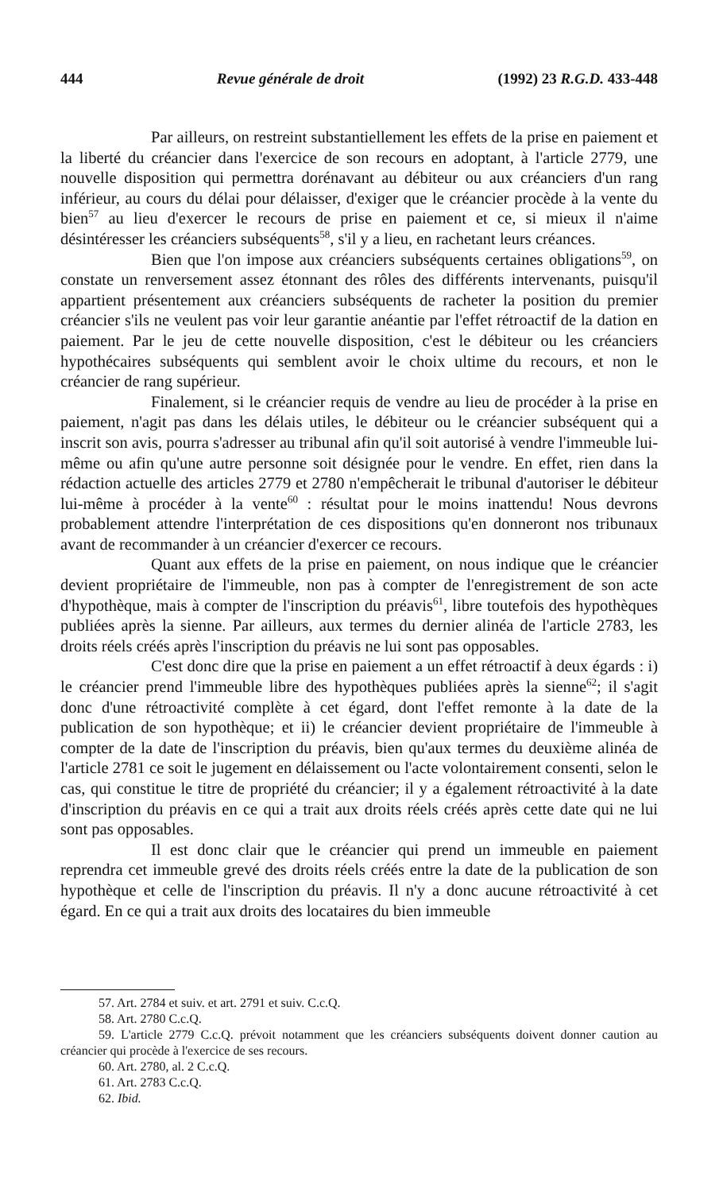444 Revue générale de droit (1992) 23 R.G.D. 433-448
Par ailleurs, on restreint substantiellement les effets de la prise en paiement et la liberté du créancier dans l'exercice de son recours en adoptant, à l'article 2779, une nouvelle disposition qui permettra dorénavant au débiteur ou aux créanciers d'un rang inférieur, au cours du délai pour délaisser, d'exiger que le créancier procède à la vente du bien<sup>57</sup> au lieu d'exercer le recours de prise en paiement et ce, si mieux il n'aime désintéresser les créanciers subséquents<sup>58</sup>, s'il y a lieu, en rachetant leurs créances.
Bien que l'on impose aux créanciers subséquents certaines obligations<sup>59</sup>, on constate un renversement assez étonnant des rôles des différents intervenants, puisqu'il appartient présentement aux créanciers subséquents de racheter la position du premier créancier s'ils ne veulent pas voir leur garantie anéantie par l'effet rétroactif de la dation en paiement. Par le jeu de cette nouvelle disposition, c'est le débiteur ou les créanciers hypothécaires subséquents qui semblent avoir le choix ultime du recours, et non le créancier de rang supérieur.
Finalement, si le créancier requis de vendre au lieu de procéder à la prise en paiement, n'agit pas dans les délais utiles, le débiteur ou le créancier subséquent qui a inscrit son avis, pourra s'adresser au tribunal afin qu'il soit autorisé à vendre l'immeuble lui-même ou afin qu'une autre personne soit désignée pour le vendre. En effet, rien dans la rédaction actuelle des articles 2779 et 2780 n'empêcherait le tribunal d'autoriser le débiteur lui-même à procéder à la vente<sup>60</sup> : résultat pour le moins inattendu! Nous devrons probablement attendre l'interprétation de ces dispositions qu'en donneront nos tribunaux avant de recommander à un créancier d'exercer ce recours.
Quant aux effets de la prise en paiement, on nous indique que le créancier devient propriétaire de l'immeuble, non pas à compter de l'enregistrement de son acte d'hypothèque, mais à compter de l'inscription du préavis<sup>61</sup>, libre toutefois des hypothèques publiées après la sienne. Par ailleurs, aux termes du dernier alinéa de l'article 2783, les droits réels créés après l'inscription du préavis ne lui sont pas opposables.
C'est donc dire que la prise en paiement a un effet rétroactif à deux égards : i) le créancier prend l'immeuble libre des hypothèques publiées après la sienne<sup>62</sup>; il s'agit donc d'une rétroactivité complète à cet égard, dont l'effet remonte à la date de la publication de son hypothèque; et ii) le créancier devient propriétaire de l'immeuble à compter de la date de l'inscription du préavis, bien qu'aux termes du deuxième alinéa de l'article 2781 ce soit le jugement en délaissement ou l'acte volontairement consenti, selon le cas, qui constitue le titre de propriété du créancier; il y a également rétroactivité à la date d'inscription du préavis en ce qui a trait aux droits réels créés après cette date qui ne lui sont pas opposables.
Il est donc clair que le créancier qui prend un immeuble en paiement reprendra cet immeuble grevé des droits réels créés entre la date de la publication de son hypothèque et celle de l'inscription du préavis. Il n'y a donc aucune rétroactivité à cet égard. En ce qui a trait aux droits des locataires du bien immeuble
57. Art. 2784 et suiv. et art. 2791 et suiv. C.c.Q.
58. Art. 2780 C.c.Q.
59. L'article 2779 C.c.Q. prévoit notamment que les créanciers subséquents doivent donner caution au créancier qui procède à l'exercice de ses recours.
60. Art. 2780, al. 2 C.c.Q.
61. Art. 2783 C.c.Q.
62. Ibid.